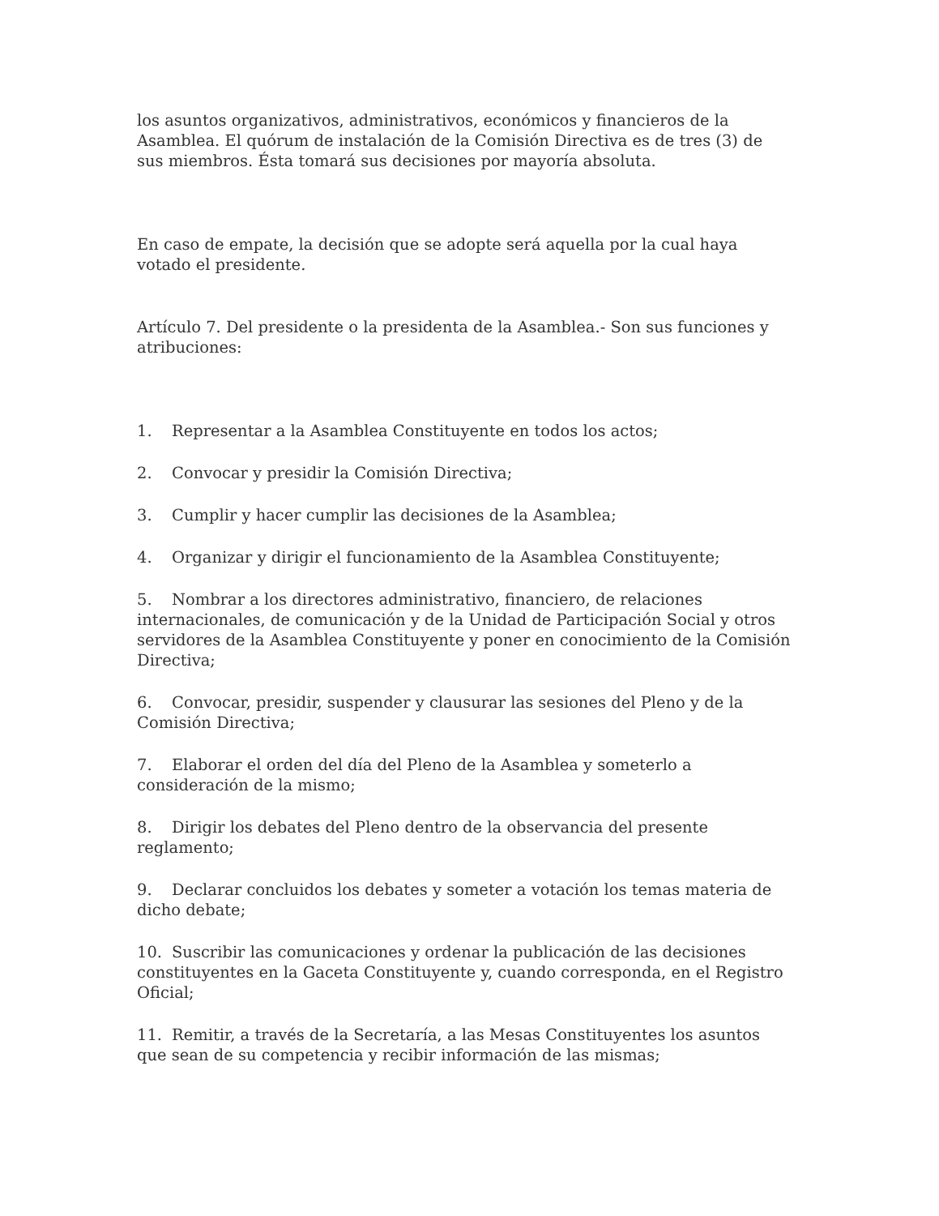los asuntos organizativos, administrativos, económicos y financieros de la Asamblea. El quórum de instalación de la Comisión Directiva es de tres (3) de sus miembros. Ésta tomará sus decisiones por mayoría absoluta.
En caso de empate, la decisión que se adopte será aquella por la cual haya votado el presidente.
Artículo 7. Del presidente o la presidenta de la Asamblea.- Son sus funciones y atribuciones:
1. Representar a la Asamblea Constituyente en todos los actos;
2. Convocar y presidir la Comisión Directiva;
3. Cumplir y hacer cumplir las decisiones de la Asamblea;
4. Organizar y dirigir el funcionamiento de la Asamblea Constituyente;
5. Nombrar a los directores administrativo, financiero, de relaciones internacionales, de comunicación y de la Unidad de Participación Social y otros servidores de la Asamblea Constituyente y poner en conocimiento de la Comisión Directiva;
6. Convocar, presidir, suspender y clausurar las sesiones del Pleno y de la Comisión Directiva;
7. Elaborar el orden del día del Pleno de la Asamblea y someterlo a consideración de la mismo;
8. Dirigir los debates del Pleno dentro de la observancia del presente reglamento;
9. Declarar concluidos los debates y someter a votación los temas materia de dicho debate;
10. Suscribir las comunicaciones y ordenar la publicación de las decisiones constituyentes en la Gaceta Constituyente y, cuando corresponda, en el Registro Oficial;
11. Remitir, a través de la Secretaría, a las Mesas Constituyentes los asuntos que sean de su competencia y recibir información de las mismas;